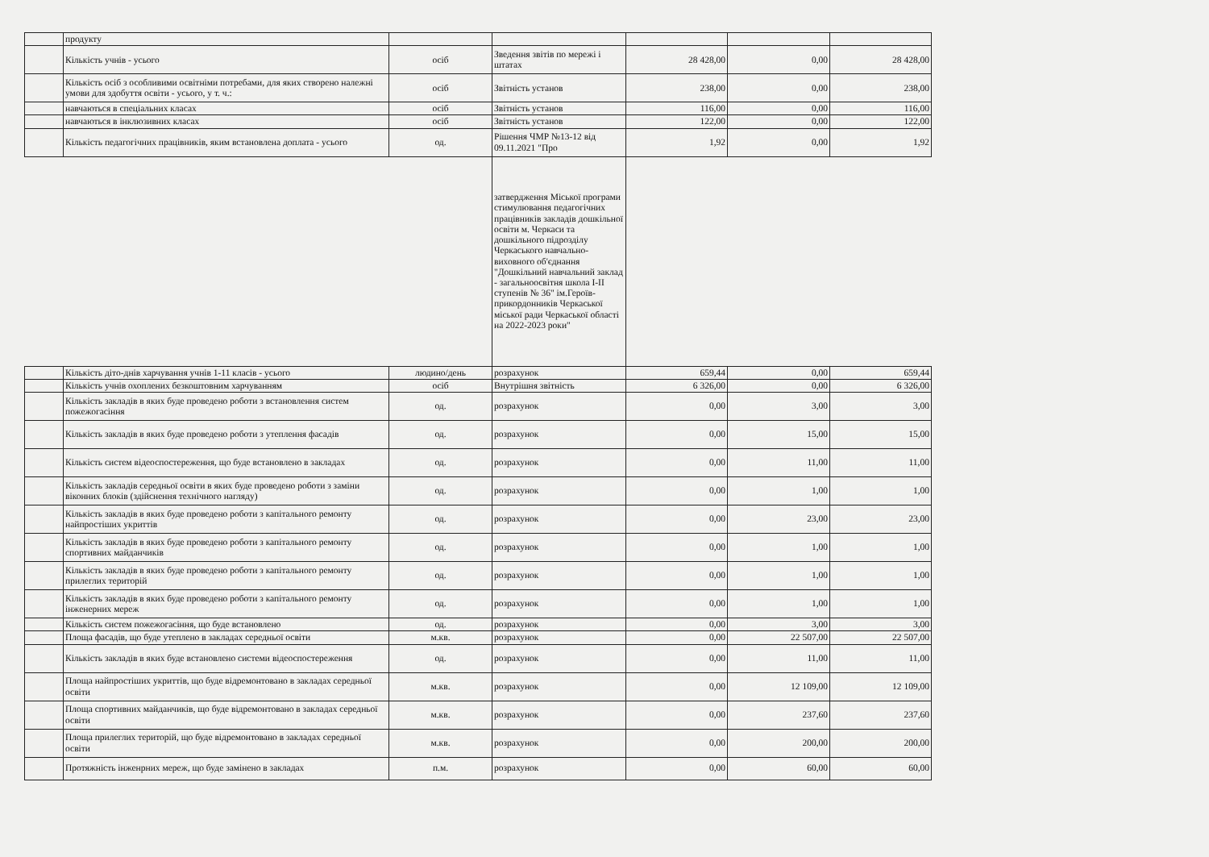| | продукту | | | | | |
| | Кількість учнів - усього | осіб | Зведення звітів по мережі і штатах | 28 428,00 | 0,00 | 28 428,00 |
| | Кількість осіб з особливими освітніми потребами, для яких створено належні умови для здобуття освіти - усього, у т. ч.: | осіб | Звітність установ | 238,00 | 0,00 | 238,00 |
| | навчаються в спеціальних класах | осіб | Звітність установ | 116,00 | 0,00 | 116,00 |
| | навчаються в інклюзивних класах | осіб | Звітність установ | 122,00 | 0,00 | 122,00 |
| | Кількість педагогічних працівників, яким встановлена доплата - усього | од. | Рішення ЧМР №13-12 від 09.11.2021 "Про | 1,92 | 0,00 | 1,92 |
| | | | затвердження Міської програми стимулювання педагогічних працівників закладів дошкільної освіти м. Черкаси та дошкільного підрозділу Черкаського навчально-виховного об'єднання "Дошкільний навчальний заклад - загальноосвітня школа I-II ступенів № 36" ім.Героїв-прикордонників Черкаської міської ради Черкаської області на 2022-2023 роки" | | | |
| | Кількість дітo-днів харчування учнів 1-11 класів - усього | людино/день | розрахунок | 659,44 | 0,00 | 659,44 |
| | Кількість учнів охоплених безкоштовним харчуванням | осіб | Внутрішня звітність | 6 326,00 | 0,00 | 6 326,00 |
| | Кількість закладів в яких буде проведено роботи з встановлення систем пожежогасіння | од. | розрахунок | 0,00 | 3,00 | 3,00 |
| | Кількість закладів в яких буде проведено роботи з утеплення фасадів | од. | розрахунок | 0,00 | 15,00 | 15,00 |
| | Кількість систем відеоспостереження, що буде встановлено в закладах | од. | розрахунок | 0,00 | 11,00 | 11,00 |
| | Кількість закладів середньої освіти в яких буде проведено роботи з заміни віконних блоків (здійснення технічного нагляду) | од. | розрахунок | 0,00 | 1,00 | 1,00 |
| | Кількість закладів в яких буде проведено роботи з капітального ремонту найпростіших укриттів | од. | розрахунок | 0,00 | 23,00 | 23,00 |
| | Кількість закладів в яких буде проведено роботи з капітального ремонту спортивних майданчиків | од. | розрахунок | 0,00 | 1,00 | 1,00 |
| | Кількість закладів в яких буде проведено роботи з капітального ремонту прилеглих територій | од. | розрахунок | 0,00 | 1,00 | 1,00 |
| | Кількість закладів в яких буде проведено роботи з капітального ремонту інженерних мереж | од. | розрахунок | 0,00 | 1,00 | 1,00 |
| | Кількість систем пожежогасіння, що буде встановлено | од. | розрахунок | 0,00 | 3,00 | 3,00 |
| | Площа фасадів, що буде утеплено в закладах середньої освіти | м.кв. | розрахунок | 0,00 | 22 507,00 | 22 507,00 |
| | Кількість закладів в яких буде встановлено системи відеоспостереження | од. | розрахунок | 0,00 | 11,00 | 11,00 |
| | Площа найпростіших укриттів, що буде відремонтовано в закладах середньої освіти | м.кв. | розрахунок | 0,00 | 12 109,00 | 12 109,00 |
| | Площа спортивних майданчиків, що буде відремонтовано в закладах середньої освіти | м.кв. | розрахунок | 0,00 | 237,60 | 237,60 |
| | Площа прилеглих територій, що буде відремонтовано в закладах середньої освіти | м.кв. | розрахунок | 0,00 | 200,00 | 200,00 |
| | Протяжність інженрних мереж, що буде замінено в закладах | п.м. | розрахунок | 0,00 | 60,00 | 60,00 |